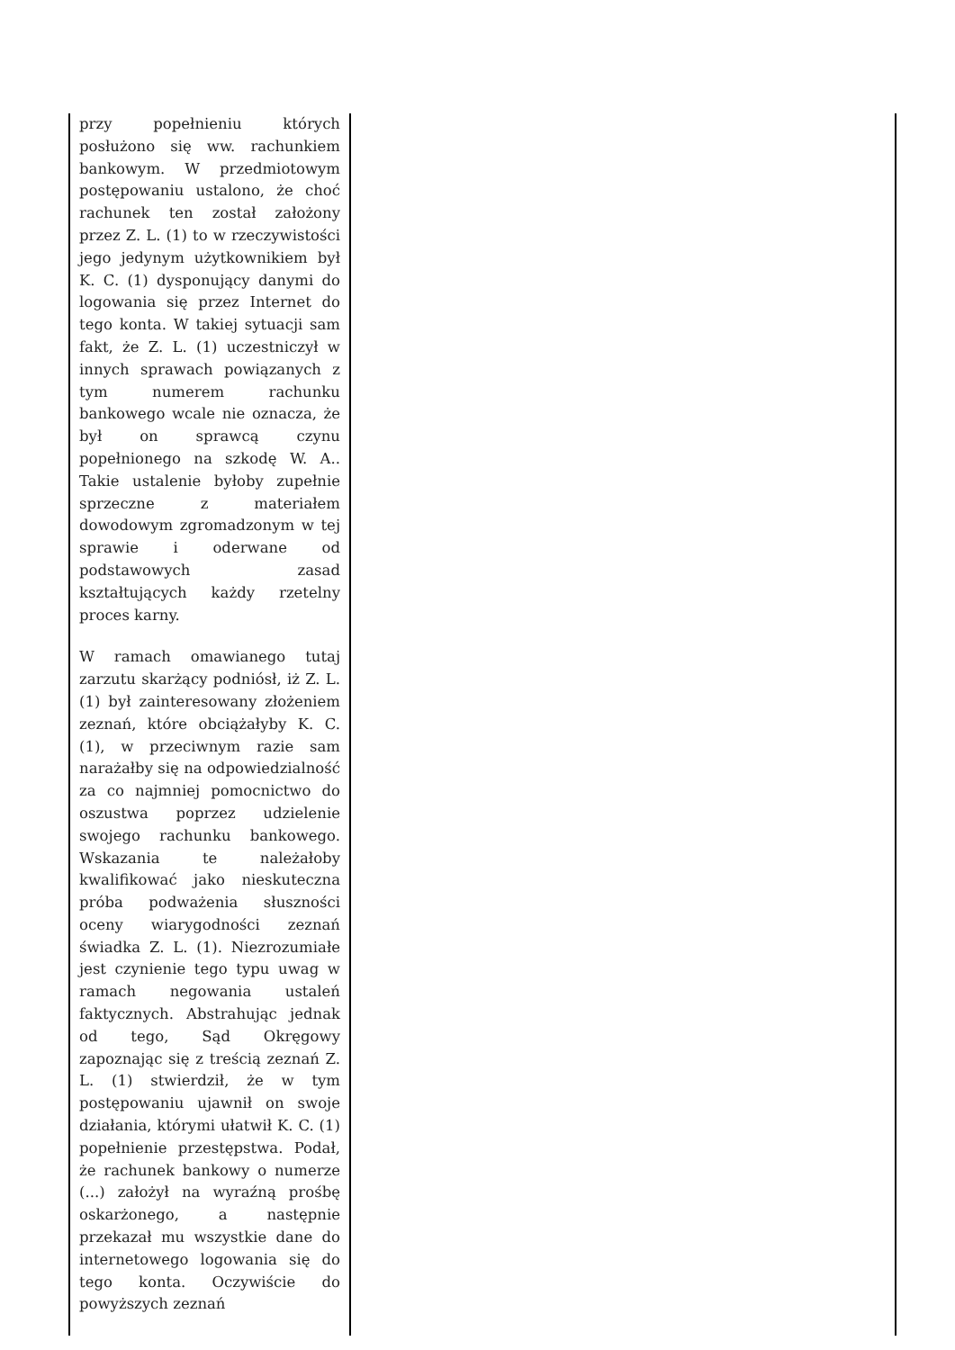| przy popełnieniu których posłużono się ww. rachunkiem bankowym. W przedmiotowym postępowaniu ustalono, że choć rachunek ten został założony przez Z. L. (1) to w rzeczywistości jego jedynym użytkownikiem był K. C. (1) dysponujący danymi do logowania się przez Internet do tego konta. W takiej sytuacji sam fakt, że Z. L. (1) uczestniczył w innych sprawach powiązanych z tym numerem rachunku bankowego wcale nie oznacza, że był on sprawcą czynu popełnionego na szkodę W. A.. Takie ustalenie byłoby zupełnie sprzeczne z materiałem dowodowym zgromadzonym w tej sprawie i oderwane od podstawowych zasad kształtujących każdy rzetelny proces karny. W ramach omawianego tutaj zarzutu skarżący podniósł, iż Z. L. (1) był zainteresowany złożeniem zeznań, które obciążałyby K. C. (1), w przeciwnym razie sam narażałby się na odpowiedzialność za co najmniej pomocnictwo do oszustwa poprzez udzielenie swojego rachunku bankowego. Wskazania te należałoby kwalifikować jako nieskuteczna próba podważenia słuszności oceny wiarygodności zeznań świadka Z. L. (1). Niezrozumiałe jest czynienie tego typu uwag w ramach negowania ustaleń faktycznych. Abstrahując jednak od tego, Sąd Okręgowy zapoznając się z treścią zeznań Z. L. (1) stwierdził, że w tym postępowaniu ujawnił on swoje działania, którymi ułatwił K. C. (1) popełnienie przestępstwa. Podał, że rachunek bankowy o numerze (...) założył na wyraźną prośbę oskarżonego, a następnie przekazał mu wszystkie dane do internetowego logowania się do tego konta. Oczywiście do powyższych zeznań | |